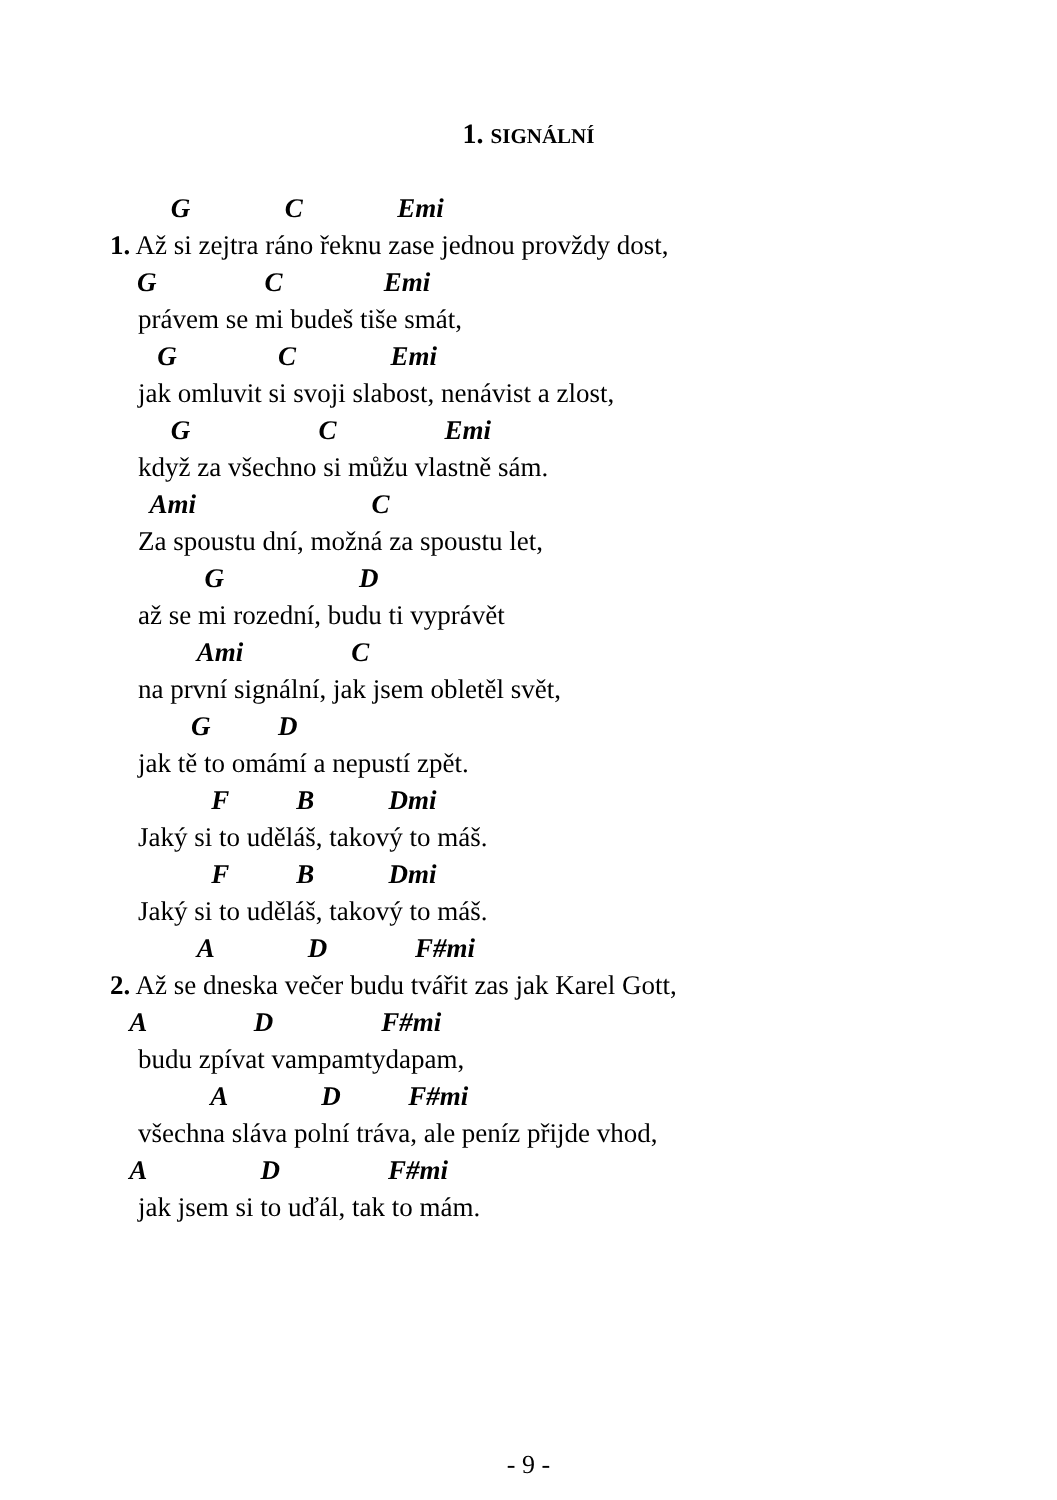1. SIGNÁLNÍ
G C Emi
1. Až si zejtra ráno řeknu zase jednou provždy dost,
G C Emi
právem se mi budeš tiše smát,
G C Emi
jak omluvit si svoji slabost, nenávist a zlost,
G C Emi
když za všechno si můžu vlastně sám.
Ami C
Za spoustu dní, možná za spoustu let,
G D
až se mi rozední, budu ti vyprávět
Ami C
na první signální, jak jsem obletěl svět,
G D
jak tě to omámí a nepustí zpět.
F B Dmi
Jaký si to uděláš, takový to máš.
F B Dmi
Jaký si to uděláš, takový to máš.
A D F#mi
2. Až se dneska večer budu tvářit zas jak Karel Gott,
A D F#mi
budu zpívat vampamtydapam,
A D F#mi
všechna sláva polní tráva, ale peníz přijde vhod,
A D F#mi
jak jsem si to uďál, tak to mám.
- 9 -